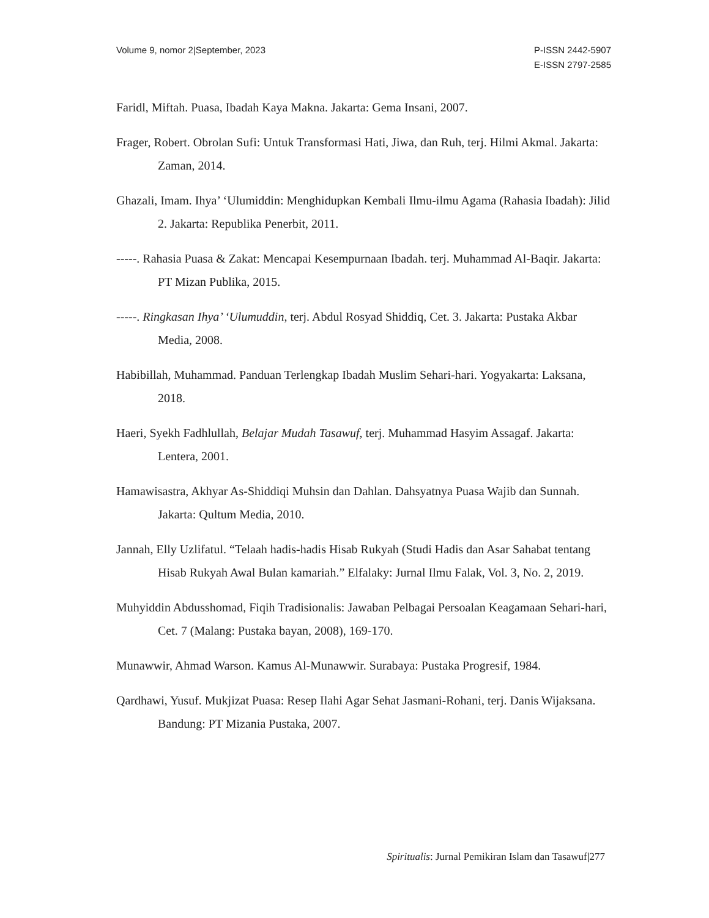Volume 9, nomor 2|September, 2023
P-ISSN 2442-5907
E-ISSN 2797-2585
Faridl, Miftah. Puasa, Ibadah Kaya Makna. Jakarta: Gema Insani, 2007.
Frager, Robert. Obrolan Sufi: Untuk Transformasi Hati, Jiwa, dan Ruh, terj. Hilmi Akmal. Jakarta: Zaman, 2014.
Ghazali, Imam. Ihya’ ‘Ulumiddin: Menghidupkan Kembali Ilmu-ilmu Agama (Rahasia Ibadah): Jilid 2. Jakarta: Republika Penerbit, 2011.
-----. Rahasia Puasa & Zakat: Mencapai Kesempurnaan Ibadah. terj. Muhammad Al-Baqir. Jakarta: PT Mizan Publika, 2015.
-----. Ringkasan Ihya’ ‘Ulumuddin, terj. Abdul Rosyad Shiddiq, Cet. 3. Jakarta: Pustaka Akbar Media, 2008.
Habibillah, Muhammad. Panduan Terlengkap Ibadah Muslim Sehari-hari. Yogyakarta: Laksana, 2018.
Haeri, Syekh Fadhlullah, Belajar Mudah Tasawuf, terj. Muhammad Hasyim Assagaf. Jakarta: Lentera, 2001.
Hamawisastra, Akhyar As-Shiddiqi Muhsin dan Dahlan. Dahsyatnya Puasa Wajib dan Sunnah. Jakarta: Qultum Media, 2010.
Jannah, Elly Uzlifatul. “Telaah hadis-hadis Hisab Rukyah (Studi Hadis dan Asar Sahabat tentang Hisab Rukyah Awal Bulan kamariah.” Elfalaky: Jurnal Ilmu Falak, Vol. 3, No. 2, 2019.
Muhyiddin Abdusshomad, Fiqih Tradisionalis: Jawaban Pelbagai Persoalan Keagamaan Sehari-hari, Cet. 7 (Malang: Pustaka bayan, 2008), 169-170.
Munawwir, Ahmad Warson. Kamus Al-Munawwir. Surabaya: Pustaka Progresif, 1984.
Qardhawi, Yusuf. Mukjizat Puasa: Resep Ilahi Agar Sehat Jasmani-Rohani, terj. Danis Wijaksana. Bandung: PT Mizania Pustaka, 2007.
Spiritualis: Jurnal Pemikiran Islam dan Tasawuf|277